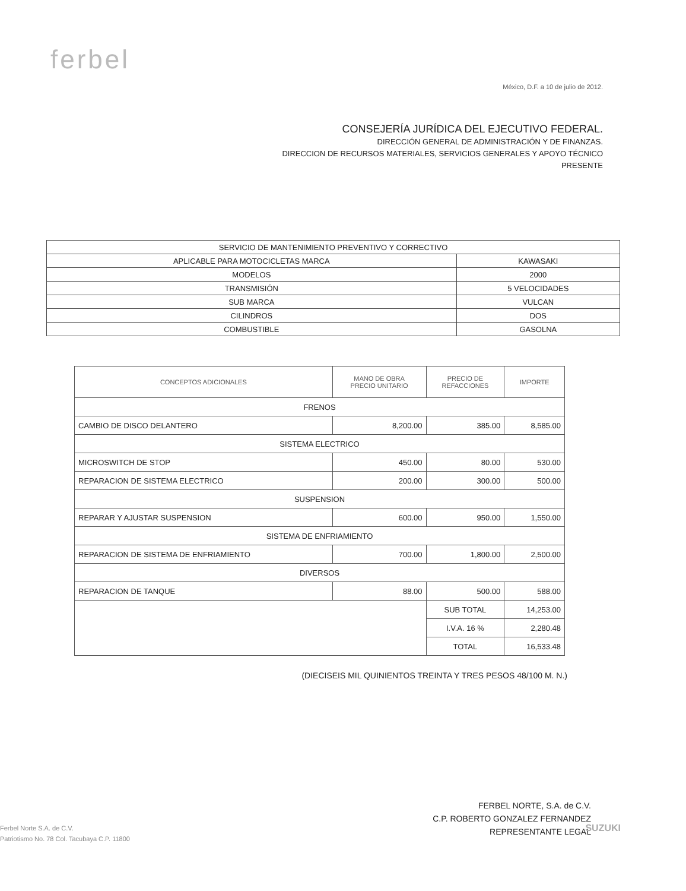ferbel
México, D.F. a 10 de julio de 2012.
CONSEJERÍA JURÍDICA DEL EJECUTIVO FEDERAL.
DIRECCIÓN GENERAL DE ADMINISTRACIÓN Y DE FINANZAS.
DIRECCION DE RECURSOS MATERIALES, SERVICIOS GENERALES Y APOYO TÉCNICO
PRESENTE
| SERVICIO DE MANTENIMIENTO PREVENTIVO Y CORRECTIVO | |
| APLICABLE PARA MOTOCICLETAS MARCA | KAWASAKI |
| MODELOS | 2000 |
| TRANSMISIÓN | 5 VELOCIDADES |
| SUB MARCA | VULCAN |
| CILINDROS | DOS |
| COMBUSTIBLE | GASOLNA |
| CONCEPTOS ADICIONALES | MANO DE OBRA PRECIO UNITARIO | PRECIO DE REFACCIONES | IMPORTE |
| --- | --- | --- | --- |
| FRENOS | | | |
| CAMBIO DE DISCO DELANTERO | 8,200.00 | 385.00 | 8,585.00 |
| SISTEMA ELECTRICO | | | |
| MICROSWITCH DE STOP | 450.00 | 80.00 | 530.00 |
| REPARACION DE SISTEMA ELECTRICO | 200.00 | 300.00 | 500.00 |
| SUSPENSION | | | |
| REPARAR Y AJUSTAR SUSPENSION | 600.00 | 950.00 | 1,550.00 |
| SISTEMA DE ENFRIAMIENTO | | | |
| REPARACION DE SISTEMA DE ENFRIAMIENTO | 700.00 | 1,800.00 | 2,500.00 |
| DIVERSOS | | | |
| REPARACION DE TANQUE | 88.00 | 500.00 | 588.00 |
| | | SUB TOTAL | 14,253.00 |
| | | I.V.A. 16 % | 2,280.48 |
| | | TOTAL | 16,533.48 |
(DIECISEIS MIL QUINIENTOS TREINTA Y TRES PESOS 48/100 M. N.)
FERBEL NORTE, S.A. de C.V.
C.P. ROBERTO GONZALEZ FERNANDEZ
REPRESENTANTE LEGAL
SUZUKI
Ferbel Norte S.A. de C.V.
Patriotismo No. 78 Col. Tacubaya C.P. 11800